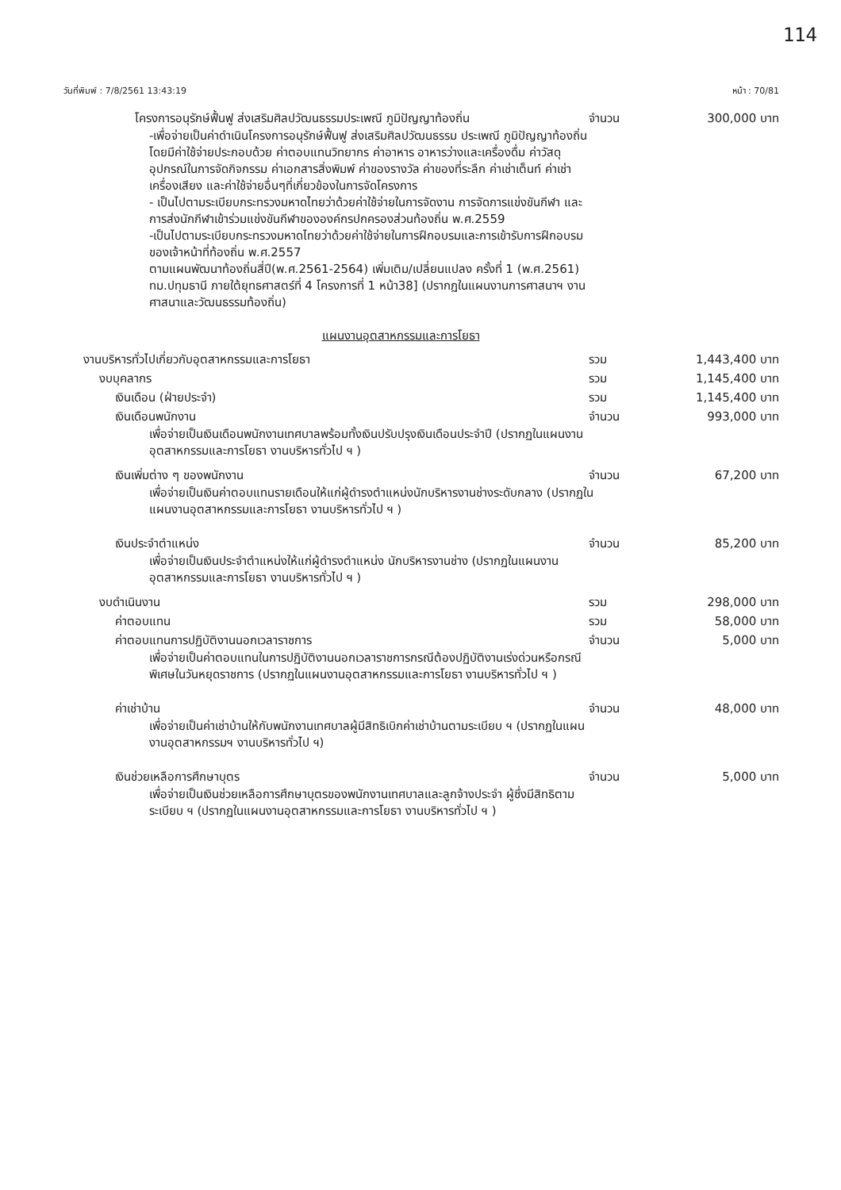114
วันที่พิมพ์ : 7/8/2561 13:43:19 หน้า : 70/81
โครงการอนุรักษ์ฟื้นฟู ส่งเสริมศิลปวัฒนธรรมประเพณี ภูมิปัญญาท้องถิ่น จำนวน 300,000 บาท
-เพื่อจ่ายเป็นค่าดำเนินโครงการอนุรักษ์ฟื้นฟู ส่งเสริมศิลปวัฒนธรรม ประเพณี ภูมิปัญญาท้องถิ่น โดยมีค่าใช้จ่ายประกอบด้วย ค่าตอบแทนวิทยากร ค่าอาหาร อาหารว่างและเครื่องดื่ม ค่าวัสดุอุปกรณ์ในการจัดกิจกรรม ค่าเอกสารสิ่งพิมพ์ ค่าของรางวัล ค่าของที่ระลึก ค่าเช่าเต็นท์ ค่าเช่าเครื่องเสียง และค่าใช้จ่ายอื่นๆที่เกี่ยวข้องในการจัดโครงการ
- เป็นไปตามระเบียบกระทรวงมหาดไทยว่าด้วยค่าใช้จ่ายในการจัดงาน การจัดการแข่งขันกีฬา และการส่งนักกีฬาเข้าร่วมแข่งขันกีฬาขององค์กรปกครองส่วนท้องถิ่น พ.ศ.2559
-เป็นไปตามระเบียบกระทรวงมหาดไทยว่าด้วยค่าใช้จ่ายในการฝึกอบรมและการเข้ารับการฝึกอบรมของเจ้าหน้าที่ท้องถิ่น พ.ศ.2557
ตามแผนพัฒนาท้องถิ่นสี่ปี(พ.ศ.2561-2564) เพิ่มเติม/เปลี่ยนแปลง ครั้งที่ 1 (พ.ศ.2561) ทม.ปทุมธานี ภายใต้ยุทธศาสตร์ที่ 4 โครงการที่ 1 หน้า38] (ปรากฏในแผนงานการศาสนาฯ งานศาสนาและวัฒนธรรมท้องถิ่น)
แผนงานอุตสาหกรรมและการโยธา
งานบริหารทั่วไปเกี่ยวกับอุตสาหกรรมและการโยธา รวม 1,443,400 บาท
งบบุคลากร รวม 1,145,400 บาท
เงินเดือน (ฝ่ายประจำ) รวม 1,145,400 บาท
เงินเดือนพนักงาน จำนวน 993,000 บาท
เพื่อจ่ายเป็นเงินเดือนพนักงานเทศบาลพร้อมทั้งเงินปรับปรุงเงินเดือนประจำปี (ปรากฏในแผนงานอุตสาหกรรมและการโยธา งานบริหารทั่วไป ฯ )
เงินเพิ่มต่าง ๆ ของพนักงาน จำนวน 67,200 บาท
เพื่อจ่ายเป็นเงินค่าตอบแทนรายเดือนให้แก่ผู้ดำรงตำแหน่งนักบริหารงานช่างระดับกลาง (ปรากฏในแผนงานอุตสาหกรรมและการโยธา งานบริหารทั่วไป ฯ )
เงินประจำตำแหน่ง จำนวน 85,200 บาท
เพื่อจ่ายเป็นเงินประจำตำแหน่งให้แก่ผู้ดำรงตำแหน่ง นักบริหารงานช่าง (ปรากฏในแผนงานอุตสาหกรรมและการโยธา งานบริหารทั่วไป ฯ )
งบดำเนินงาน รวม 298,000 บาท
ค่าตอบแทน รวม 58,000 บาท
ค่าตอบแทนการปฏิบัติงานนอกเวลาราชการ จำนวน 5,000 บาท
เพื่อจ่ายเป็นค่าตอบแทนในการปฏิบัติงานนอกเวลาราชการกรณีต้องปฏิบัติงานเร่งด่วนหรือกรณีพิเศษในวันหยุดราชการ (ปรากฏในแผนงานอุตสาหกรรมและการโยธา งานบริหารทั่วไป ฯ )
ค่าเช่าบ้าน จำนวน 48,000 บาท
เพื่อจ่ายเป็นค่าเช่าบ้านให้กับพนักงานเทศบาลผู้มีสิทธิเบิกค่าเช่าบ้านตามระเบียบ ฯ (ปรากฏในแผนงานอุตสาหกรรมฯ งานบริหารทั่วไป ฯ)
เงินช่วยเหลือการศึกษาบุตร จำนวน 5,000 บาท
เพื่อจ่ายเป็นเงินช่วยเหลือการศึกษาบุตรของพนักงานเทศบาลและลูกจ้างประจำ ผู้ซึ่งมีสิทธิตามระเบียบ ฯ (ปรากฏในแผนงานอุตสาหกรรมและการโยธา งานบริหารทั่วไป ฯ )